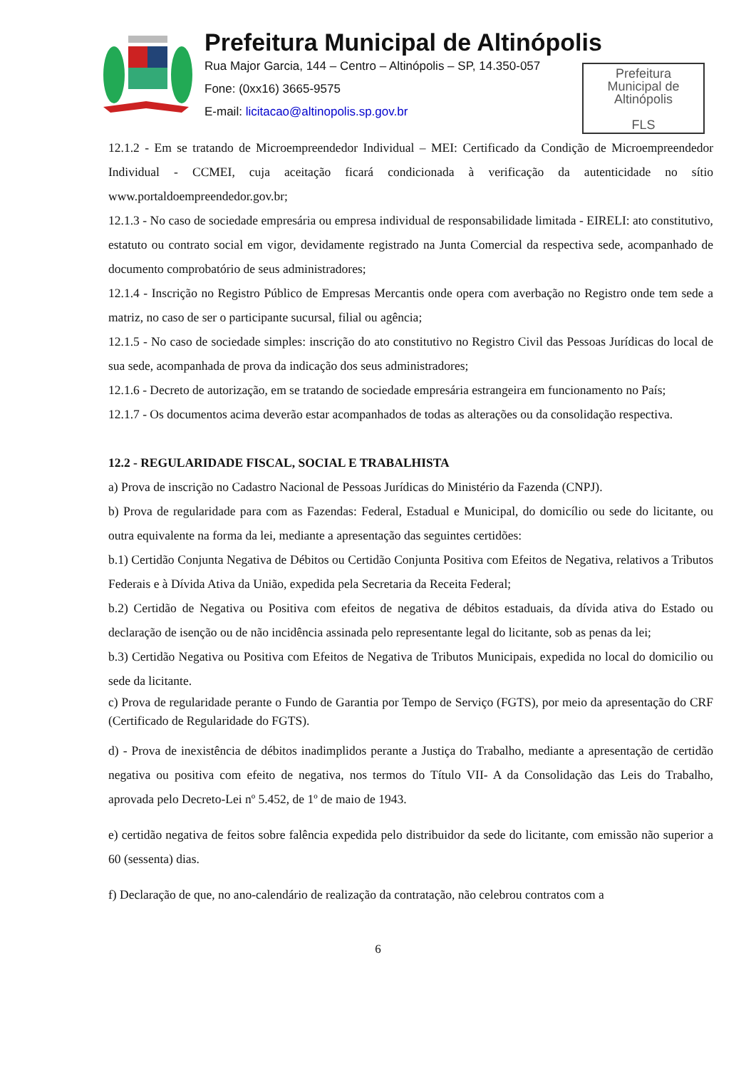Prefeitura Municipal de Altinópolis
Rua Major Garcia, 144 – Centro – Altinópolis – SP, 14.350-057
Fone: (0xx16) 3665-9575
E-mail: licitacao@altinopolis.sp.gov.br
Prefeitura
Municipal de
Altinópolis
FLS
12.1.2 - Em se tratando de Microempreendedor Individual – MEI: Certificado da Condição de Microempreendedor Individual - CCMEI, cuja aceitação ficará condicionada à verificação da autenticidade no sítio www.portaldoempreendedor.gov.br;
12.1.3 - No caso de sociedade empresária ou empresa individual de responsabilidade limitada - EIRELI: ato constitutivo, estatuto ou contrato social em vigor, devidamente registrado na Junta Comercial da respectiva sede, acompanhado de documento comprobatório de seus administradores;
12.1.4 - Inscrição no Registro Público de Empresas Mercantis onde opera com averbação no Registro onde tem sede a matriz, no caso de ser o participante sucursal, filial ou agência;
12.1.5 - No caso de sociedade simples: inscrição do ato constitutivo no Registro Civil das Pessoas Jurídicas do local de sua sede, acompanhada de prova da indicação dos seus administradores;
12.1.6 - Decreto de autorização, em se tratando de sociedade empresária estrangeira em funcionamento no País;
12.1.7 - Os documentos acima deverão estar acompanhados de todas as alterações ou da consolidação respectiva.
12.2 - REGULARIDADE FISCAL, SOCIAL E TRABALHISTA
a) Prova de inscrição no Cadastro Nacional de Pessoas Jurídicas do Ministério da Fazenda (CNPJ).
b) Prova de regularidade para com as Fazendas: Federal, Estadual e Municipal, do domicílio ou sede do licitante, ou outra equivalente na forma da lei, mediante a apresentação das seguintes certidões:
b.1) Certidão Conjunta Negativa de Débitos ou Certidão Conjunta Positiva com Efeitos de Negativa, relativos a Tributos Federais e à Dívida Ativa da União, expedida pela Secretaria da Receita Federal;
b.2) Certidão de Negativa ou Positiva com efeitos de negativa de débitos estaduais, da dívida ativa do Estado ou declaração de isenção ou de não incidência assinada pelo representante legal do licitante, sob as penas da lei;
b.3) Certidão Negativa ou Positiva com Efeitos de Negativa de Tributos Municipais, expedida no local do domicilio ou sede da licitante.
c) Prova de regularidade perante o Fundo de Garantia por Tempo de Serviço (FGTS), por meio da apresentação do CRF (Certificado de Regularidade do FGTS).
d) - Prova de inexistência de débitos inadimplidos perante a Justiça do Trabalho, mediante a apresentação de certidão negativa ou positiva com efeito de negativa, nos termos do Título VII- A da Consolidação das Leis do Trabalho, aprovada pelo Decreto-Lei nº 5.452, de 1º de maio de 1943.
e) certidão negativa de feitos sobre falência expedida pelo distribuidor da sede do licitante, com emissão não superior a 60 (sessenta) dias.
f) Declaração de que, no ano-calendário de realização da contratação, não celebrou contratos com a
6